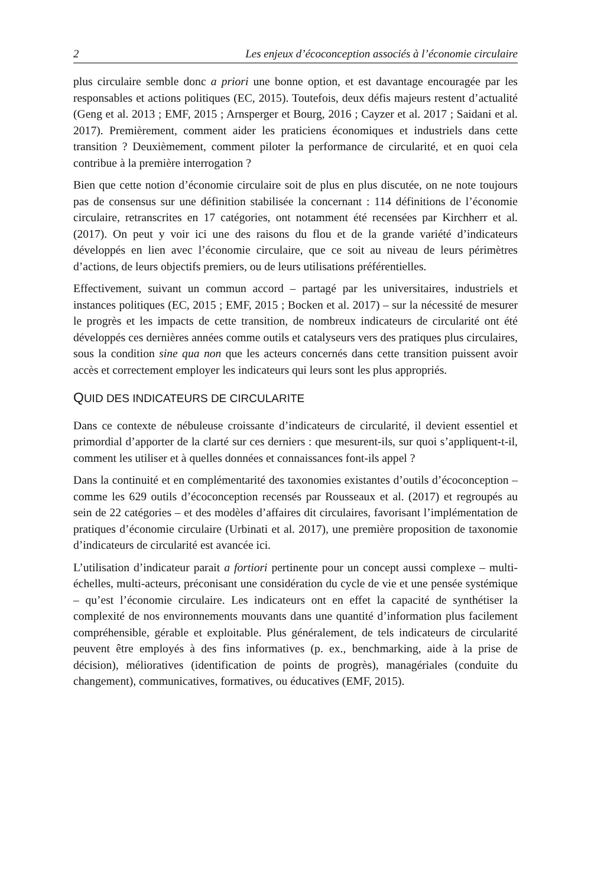2 Les enjeux d’écoconception associés à l’économie circulaire
plus circulaire semble donc a priori une bonne option, et est davantage encouragée par les responsables et actions politiques (EC, 2015). Toutefois, deux défis majeurs restent d’actualité (Geng et al. 2013 ; EMF, 2015 ; Arnsperger et Bourg, 2016 ; Cayzer et al. 2017 ; Saidani et al. 2017). Premièrement, comment aider les praticiens économiques et industriels dans cette transition ? Deuxièmement, comment piloter la performance de circularité, et en quoi cela contribue à la première interrogation ?
Bien que cette notion d’économie circulaire soit de plus en plus discutée, on ne note toujours pas de consensus sur une définition stabilisée la concernant : 114 définitions de l’économie circulaire, retranscrites en 17 catégories, ont notamment été recensées par Kirchherr et al. (2017). On peut y voir ici une des raisons du flou et de la grande variété d’indicateurs développés en lien avec l’économie circulaire, que ce soit au niveau de leurs périmètres d’actions, de leurs objectifs premiers, ou de leurs utilisations préférentielles.
Effectivement, suivant un commun accord – partagé par les universitaires, industriels et instances politiques (EC, 2015 ; EMF, 2015 ; Bocken et al. 2017) – sur la nécessité de mesurer le progrès et les impacts de cette transition, de nombreux indicateurs de circularité ont été développés ces dernières années comme outils et catalyseurs vers des pratiques plus circulaires, sous la condition sine qua non que les acteurs concernés dans cette transition puissent avoir accès et correctement employer les indicateurs qui leurs sont les plus appropriés.
QUID DES INDICATEURS DE CIRCULARITE
Dans ce contexte de nébuleuse croissante d’indicateurs de circularité, il devient essentiel et primordial d’apporter de la clarté sur ces derniers : que mesurent-ils, sur quoi s’appliquent-t-il, comment les utiliser et à quelles données et connaissances font-ils appel ?
Dans la continuité et en complémentarité des taxonomies existantes d’outils d’écoconception – comme les 629 outils d’écoconception recensés par Rousseaux et al. (2017) et regroupés au sein de 22 catégories – et des modèles d’affaires dit circulaires, favorisant l’implémentation de pratiques d’économie circulaire (Urbinati et al. 2017), une première proposition de taxonomie d’indicateurs de circularité est avancée ici.
L’utilisation d’indicateur parait a fortiori pertinente pour un concept aussi complexe – multi-échelles, multi-acteurs, préconisant une considération du cycle de vie et une pensée systémique – qu’est l’économie circulaire. Les indicateurs ont en effet la capacité de synthétiser la complexité de nos environnements mouvants dans une quantité d’information plus facilement compréhensible, gérable et exploitable. Plus généralement, de tels indicateurs de circularité peuvent être employés à des fins informatives (p. ex., benchmarking, aide à la prise de décision), mélioratives (identification de points de progrès), managériales (conduite du changement), communicatives, formatives, ou éducatives (EMF, 2015).